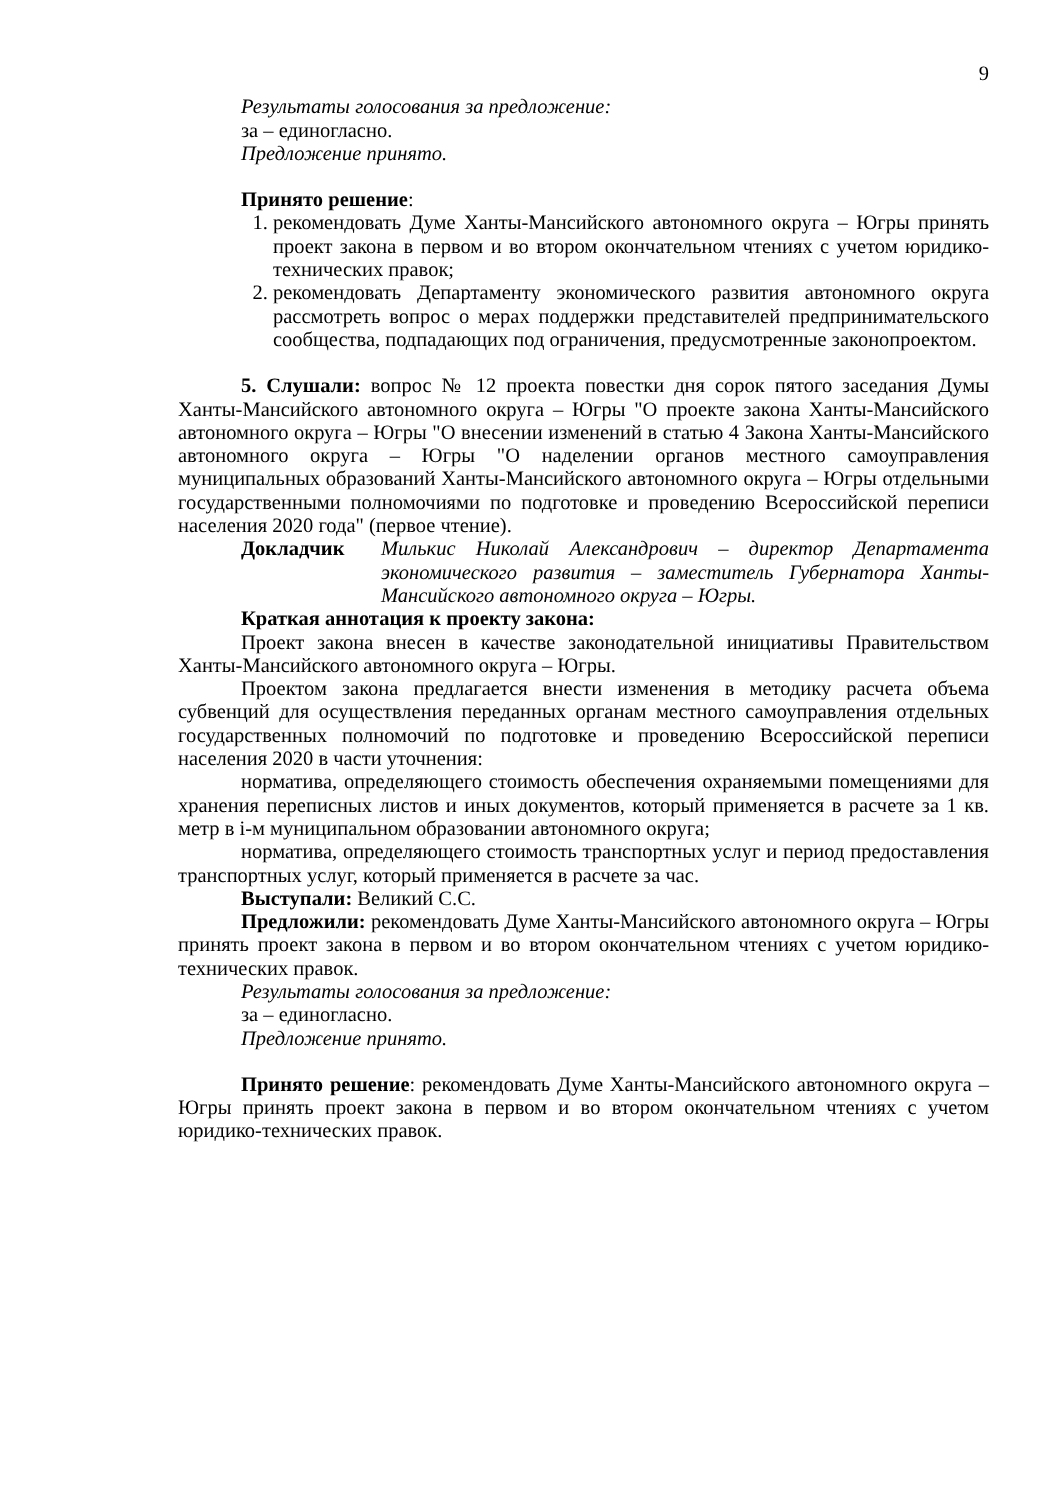9
Результаты голосования за предложение:
за – единогласно.
Предложение принято.
Принято решение:
1. рекомендовать Думе Ханты-Мансийского автономного округа – Югры принять проект закона в первом и во втором окончательном чтениях с учетом юридико-технических правок;
2. рекомендовать Департаменту экономического развития автономного округа рассмотреть вопрос о мерах поддержки представителей предпринимательского сообщества, подпадающих под ограничения, предусмотренные законопроектом.
5. Слушали: вопрос № 12 проекта повестки дня сорок пятого заседания Думы Ханты-Мансийского автономного округа – Югры "О проекте закона Ханты-Мансийского автономного округа – Югры "О внесении изменений в статью 4 Закона Ханты-Мансийского автономного округа – Югры "О наделении органов местного самоуправления муниципальных образований Ханты-Мансийского автономного округа – Югры отдельными государственными полномочиями по подготовке и проведению Всероссийской переписи населения 2020 года" (первое чтение).
Докладчик Милькис Николай Александрович – директор Департамента экономического развития – заместитель Губернатора Ханты-Мансийского автономного округа – Югры.
Краткая аннотация к проекту закона:
Проект закона внесен в качестве законодательной инициативы Правительством Ханты-Мансийского автономного округа – Югры.
Проектом закона предлагается внести изменения в методику расчета объема субвенций для осуществления переданных органам местного самоуправления отдельных государственных полномочий по подготовке и проведению Всероссийской переписи населения 2020 в части уточнения:
норматива, определяющего стоимость обеспечения охраняемыми помещениями для хранения переписных листов и иных документов, который применяется в расчете за 1 кв. метр в i-м муниципальном образовании автономного округа;
норматива, определяющего стоимость транспортных услуг и период предоставления транспортных услуг, который применяется в расчете за час.
Выступали: Великий С.С.
Предложили: рекомендовать Думе Ханты-Мансийского автономного округа – Югры принять проект закона в первом и во втором окончательном чтениях с учетом юридико-технических правок.
Результаты голосования за предложение:
за – единогласно.
Предложение принято.
Принято решение: рекомендовать Думе Ханты-Мансийского автономного округа – Югры принять проект закона в первом и во втором окончательном чтениях с учетом юридико-технических правок.